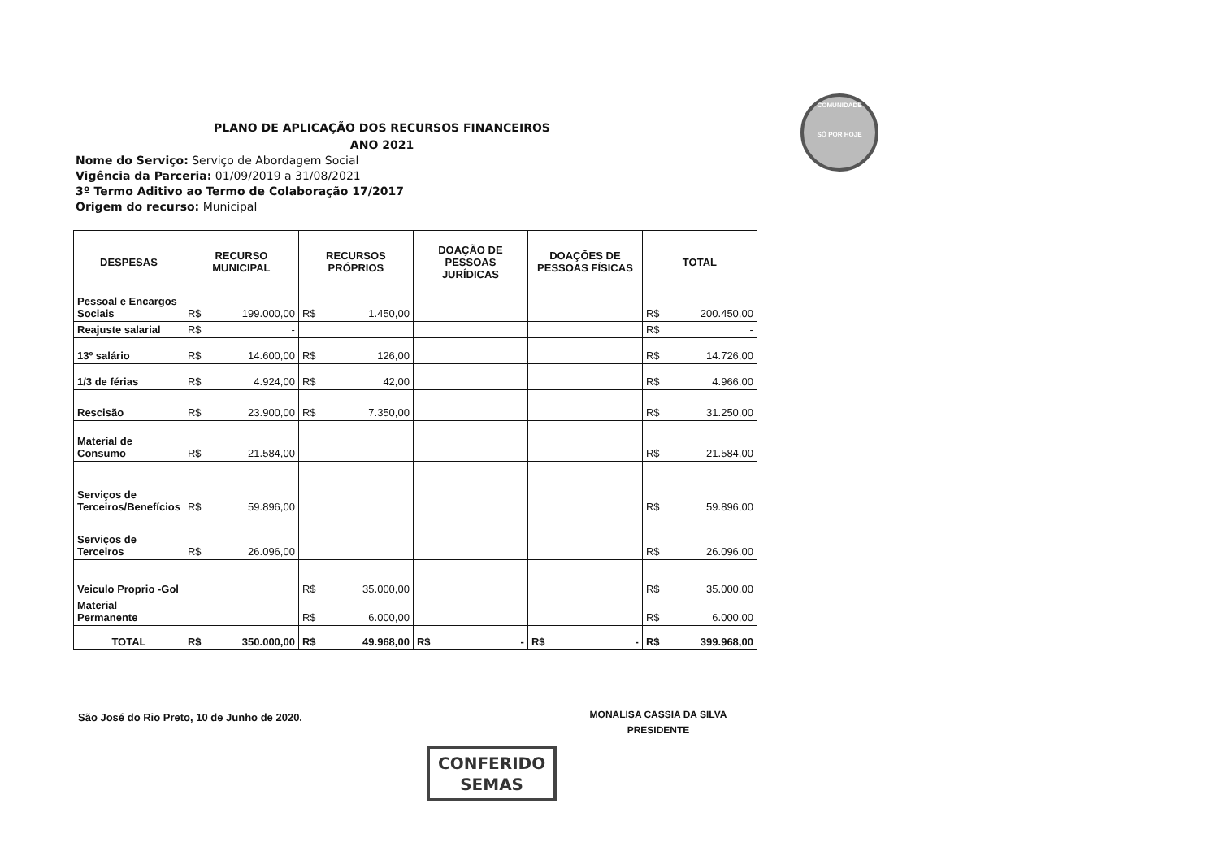PLANO DE APLICAÇÃO DOS RECURSOS FINANCEIROS
ANO 2021
COMUNIDADE
SÓ POR HOJE
Nome do Serviço: Serviço de Abordagem Social
Vigência da Parceria: 01/09/2019 a 31/08/2021
3º Termo Aditivo ao Termo de Colaboração 17/2017
Origem do recurso: Municipal
| DESPESAS | RECURSO MUNICIPAL | RECURSOS PRÓPRIOS | DOAÇÃO DE PESSOAS JURÍDICAS | DOAÇÕES DE PESSOAS FÍSICAS | TOTAL |
| --- | --- | --- | --- | --- | --- |
| Pessoal e Encargos Sociais | R$ 199.000,00 | R$ 1.450,00 | | | R$ 200.450,00 |
| Reajuste salarial | R$ - | | | | R$ - |
| 13º salário | R$ 14.600,00 | R$ 126,00 | | | R$ 14.726,00 |
| 1/3 de férias | R$ 4.924,00 | R$ 42,00 | | | R$ 4.966,00 |
| Rescisão | R$ 23.900,00 | R$ 7.350,00 | | | R$ 31.250,00 |
| Material de Consumo | R$ 21.584,00 | | | | R$ 21.584,00 |
| Serviços de Terceiros/Benefícios | R$ 59.896,00 | | | | R$ 59.896,00 |
| Serviços de Terceiros | R$ 26.096,00 | | | | R$ 26.096,00 |
| Veiculo Proprio -Gol | | R$ 35.000,00 | | | R$ 35.000,00 |
| Material Permanente | | R$ 6.000,00 | | | R$ 6.000,00 |
| TOTAL | R$ 350.000,00 | R$ 49.968,00 | R$ - | R$ - | R$ 399.968,00 |
São José do Rio Preto, 10 de Junho de 2020.
MONALISA CASSIA DA SILVA
PRESIDENTE
CONFERIDO
SEMAS